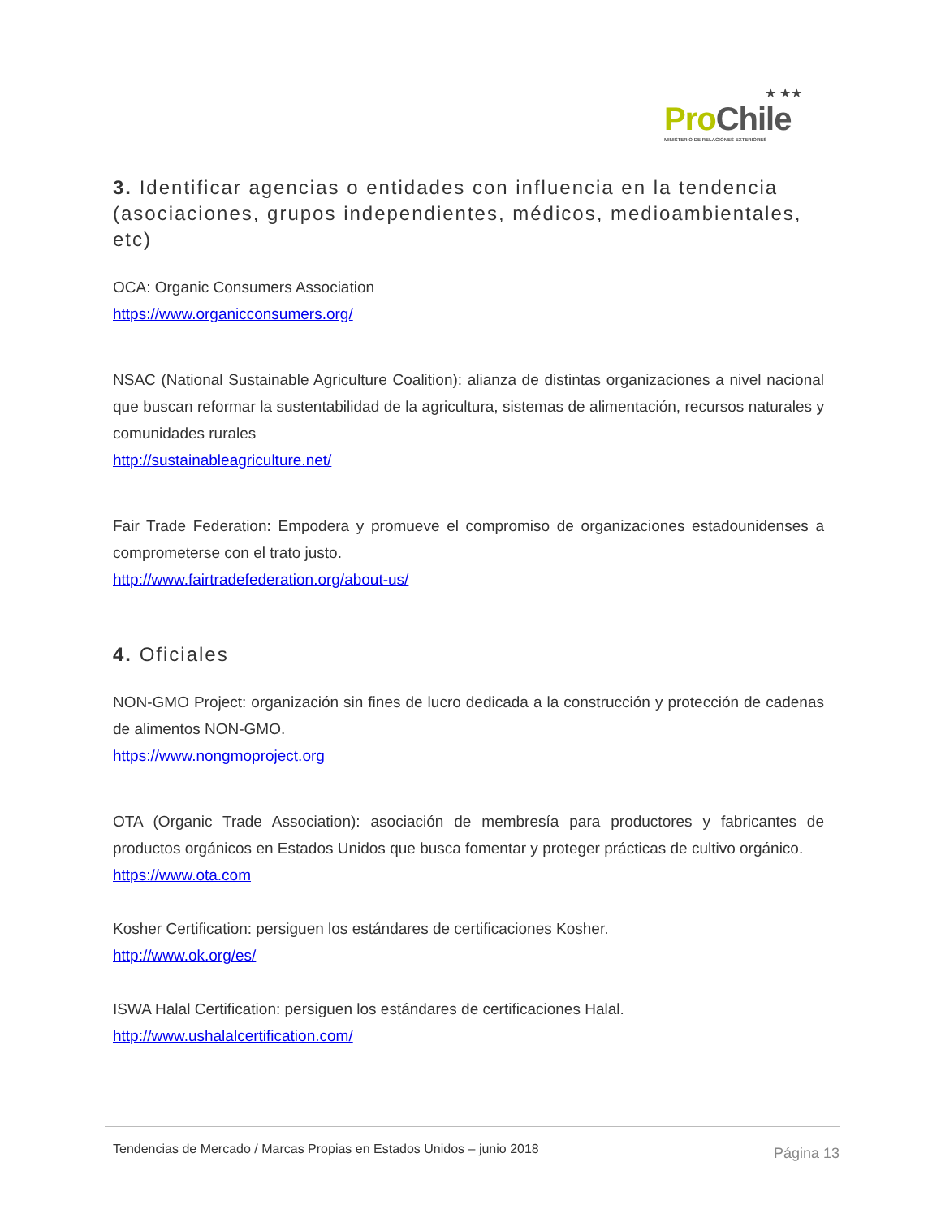★ ★★
Pro Chile
MINISTERIO DE RELACIONES EXTERIORES
3. Identificar agencias o entidades con influencia en la tendencia (asociaciones, grupos independientes, médicos, medioambientales, etc)
OCA: Organic Consumers Association
https://www.organicconsumers.org/
NSAC (National Sustainable Agriculture Coalition): alianza de distintas organizaciones a nivel nacional que buscan reformar la sustentabilidad de la agricultura, sistemas de alimentación, recursos naturales y comunidades rurales
http://sustainableagriculture.net/
Fair Trade Federation: Empodera y promueve el compromiso de organizaciones estadounidenses a comprometerse con el trato justo.
http://www.fairtradefederation.org/about-us/
4. Oficiales
NON-GMO Project: organización sin fines de lucro dedicada a la construcción y protección de cadenas de alimentos NON-GMO.
https://www.nongmoproject.org
OTA (Organic Trade Association): asociación de membresía para productores y fabricantes de productos orgánicos en Estados Unidos que busca fomentar y proteger prácticas de cultivo orgánico.
https://www.ota.com
Kosher Certification: persiguen los estándares de certificaciones Kosher.
http://www.ok.org/es/
ISWA Halal Certification: persiguen los estándares de certificaciones Halal.
http://www.ushalalcertification.com/
Tendencias de Mercado / Marcas Propias en Estados Unidos – junio 2018 Página 13